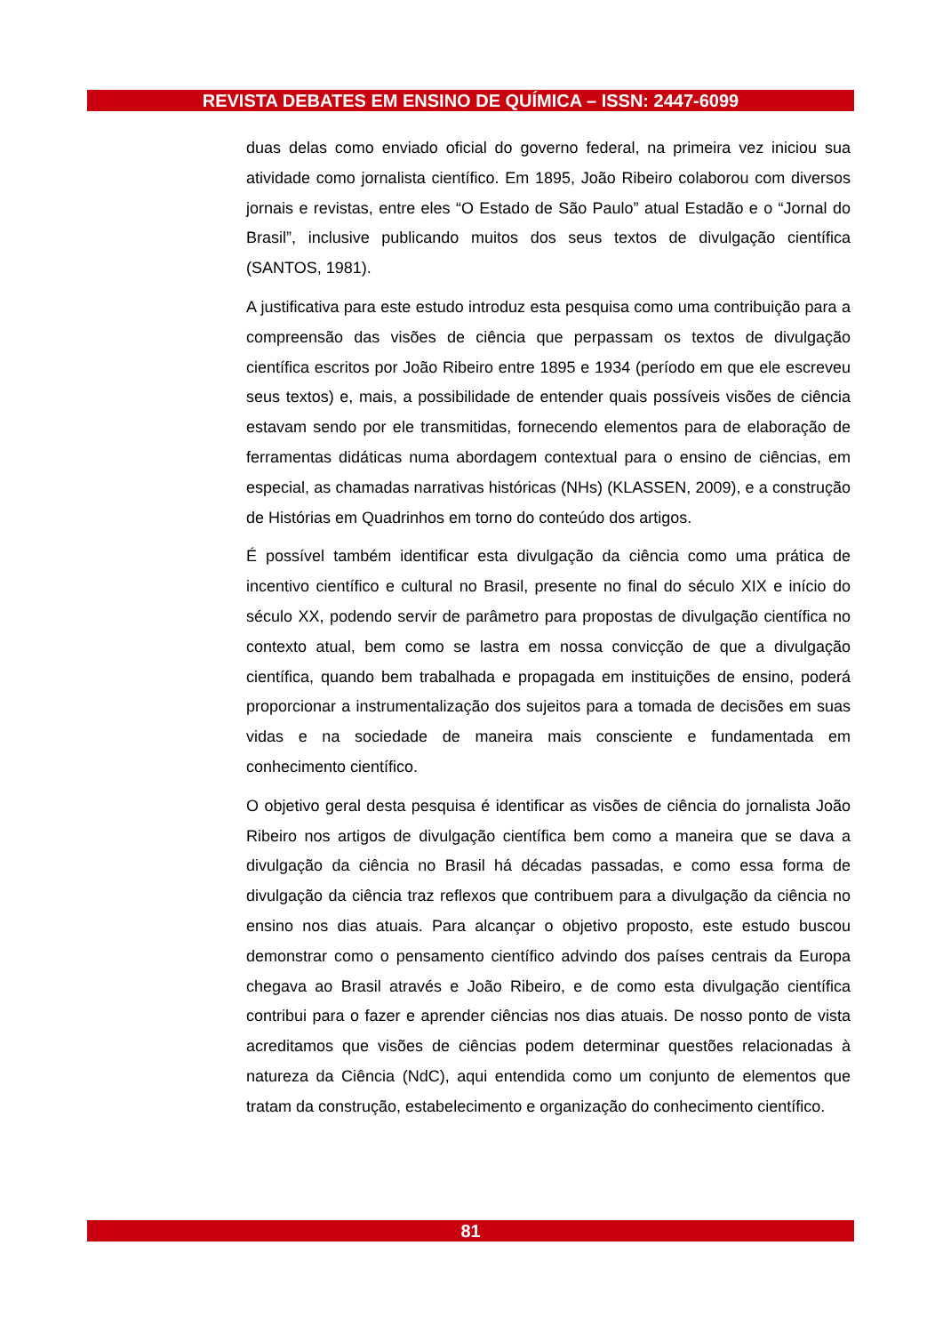REVISTA DEBATES EM ENSINO DE QUÍMICA – ISSN: 2447-6099
duas delas como enviado oficial do governo federal, na primeira vez iniciou sua atividade como jornalista científico. Em 1895, João Ribeiro colaborou com diversos jornais e revistas, entre eles “O Estado de São Paulo” atual Estadão e o “Jornal do Brasil”, inclusive publicando muitos dos seus textos de divulgação científica (SANTOS, 1981).
A justificativa para este estudo introduz esta pesquisa como uma contribuição para a compreensão das visões de ciência que perpassam os textos de divulgação científica escritos por João Ribeiro entre 1895 e 1934 (período em que ele escreveu seus textos) e, mais, a possibilidade de entender quais possíveis visões de ciência estavam sendo por ele transmitidas, fornecendo elementos para de elaboração de ferramentas didáticas numa abordagem contextual para o ensino de ciências, em especial, as chamadas narrativas históricas (NHs) (KLASSEN, 2009), e a construção de Histórias em Quadrinhos em torno do conteúdo dos artigos.
É possível também identificar esta divulgação da ciência como uma prática de incentivo científico e cultural no Brasil, presente no final do século XIX e início do século XX, podendo servir de parâmetro para propostas de divulgação científica no contexto atual, bem como se lastra em nossa convicção de que a divulgação científica, quando bem trabalhada e propagada em instituições de ensino, poderá proporcionar a instrumentalização dos sujeitos para a tomada de decisões em suas vidas e na sociedade de maneira mais consciente e fundamentada em conhecimento científico.
O objetivo geral desta pesquisa é identificar as visões de ciência do jornalista João Ribeiro nos artigos de divulgação científica bem como a maneira que se dava a divulgação da ciência no Brasil há décadas passadas, e como essa forma de divulgação da ciência traz reflexos que contribuem para a divulgação da ciência no ensino nos dias atuais. Para alcançar o objetivo proposto, este estudo buscou demonstrar como o pensamento científico advindo dos países centrais da Europa chegava ao Brasil através e João Ribeiro, e de como esta divulgação científica contribui para o fazer e aprender ciências nos dias atuais. De nosso ponto de vista acreditamos que visões de ciências podem determinar questões relacionadas à natureza da Ciência (NdC), aqui entendida como um conjunto de elementos que tratam da construção, estabelecimento e organização do conhecimento científico.
81